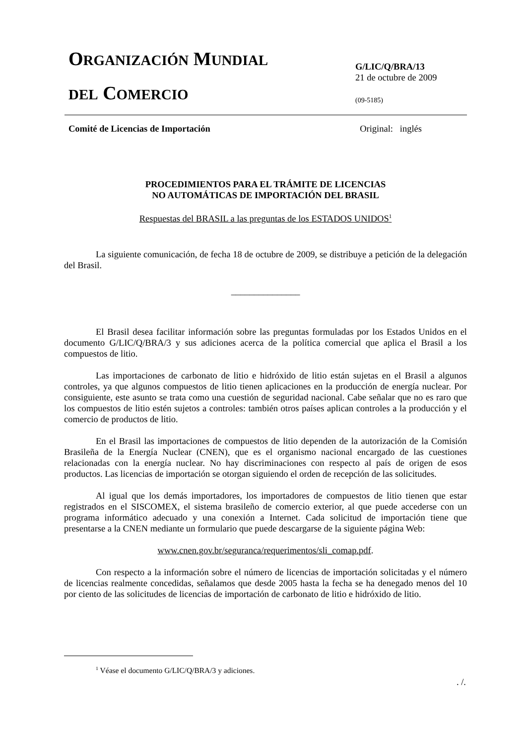ORGANIZACIÓN MUNDIAL
DEL COMERCIO
G/LIC/Q/BRA/13
21 de octubre de 2009
(09-5185)
Comité de Licencias de Importación Original: inglés
PROCEDIMIENTOS PARA EL TRÁMITE DE LICENCIAS
NO AUTOMÁTICAS DE IMPORTACIÓN DEL BRASIL
Respuestas del BRASIL a las preguntas de los ESTADOS UNIDOS<sup>1</sup>
La siguiente comunicación, de fecha 18 de octubre de 2009, se distribuye a petición de la delegación del Brasil.
_______________
El Brasil desea facilitar información sobre las preguntas formuladas por los Estados Unidos en el documento G/LIC/Q/BRA/3 y sus adiciones acerca de la política comercial que aplica el Brasil a los compuestos de litio.
Las importaciones de carbonato de litio e hidróxido de litio están sujetas en el Brasil a algunos controles, ya que algunos compuestos de litio tienen aplicaciones en la producción de energía nuclear. Por consiguiente, este asunto se trata como una cuestión de seguridad nacional. Cabe señalar que no es raro que los compuestos de litio estén sujetos a controles: también otros países aplican controles a la producción y el comercio de productos de litio.
En el Brasil las importaciones de compuestos de litio dependen de la autorización de la Comisión Brasileña de la Energía Nuclear (CNEN), que es el organismo nacional encargado de las cuestiones relacionadas con la energía nuclear. No hay discriminaciones con respecto al país de origen de esos productos. Las licencias de importación se otorgan siguiendo el orden de recepción de las solicitudes.
Al igual que los demás importadores, los importadores de compuestos de litio tienen que estar registrados en el SISCOMEX, el sistema brasileño de comercio exterior, al que puede accederse con un programa informático adecuado y una conexión a Internet. Cada solicitud de importación tiene que presentarse a la CNEN mediante un formulario que puede descargarse de la siguiente página Web:
www.cnen.gov.br/seguranca/requerimentos/sli_comap.pdf.
Con respecto a la información sobre el número de licencias de importación solicitadas y el número de licencias realmente concedidas, señalamos que desde 2005 hasta la fecha se ha denegado menos del 10 por ciento de las solicitudes de licencias de importación de carbonato de litio e hidróxido de litio.
<sup>1</sup> Véase el documento G/LIC/Q/BRA/3 y adiciones.
. /.